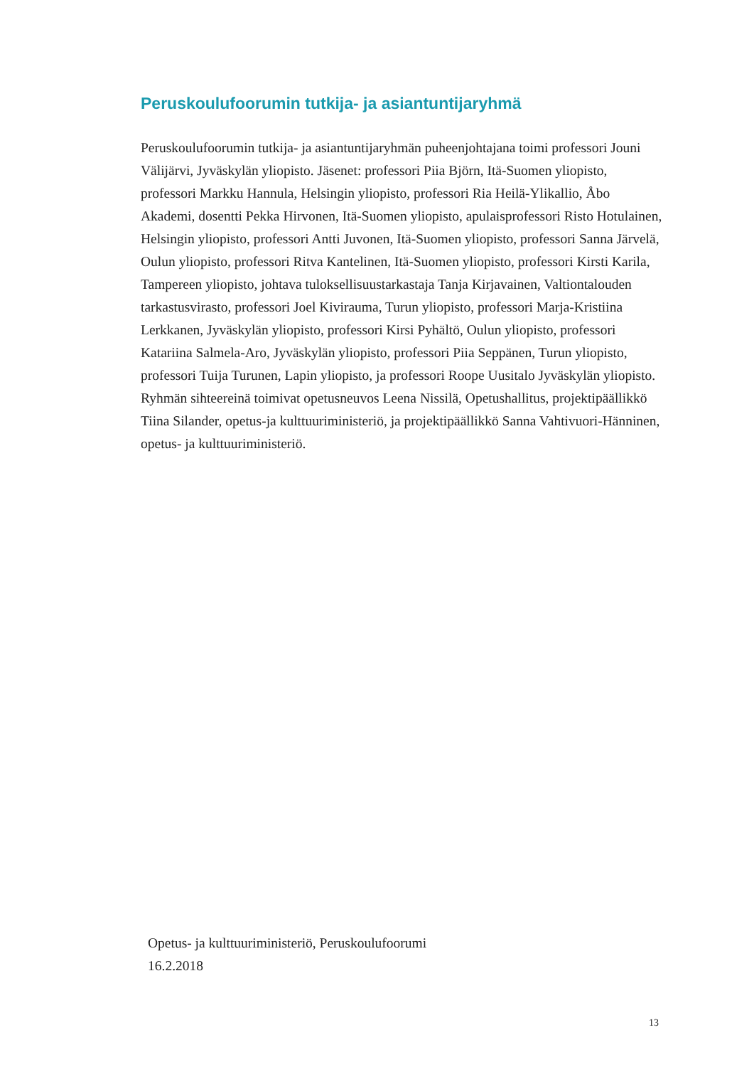Peruskoulufoorumin tutkija- ja asiantuntijaryhmä
Peruskoulufoorumin tutkija- ja asiantuntijaryhmän puheenjohtajana toimi professori Jouni Välijärvi, Jyväskylän yliopisto. Jäsenet: professori Piia Björn, Itä-Suomen yliopisto, professori Markku Hannula, Helsingin yliopisto, professori Ria Heilä-Ylikallio, Åbo Akademi, dosentti Pekka Hirvonen, Itä-Suomen yliopisto, apulaisprofessori Risto Hotulainen, Helsingin yliopisto, professori Antti Juvonen, Itä-Suomen yliopisto, professori Sanna Järvelä, Oulun yliopisto, professori Ritva Kantelinen, Itä-Suomen yliopisto, professori Kirsti Karila, Tampereen yliopisto, johtava tuloksellisuustarkastaja Tanja Kirjavainen, Valtiontalouden tarkastusvirasto, professori Joel Kivirauma, Turun yliopisto, professori Marja-Kristiina Lerkkanen, Jyväskylän yliopisto, professori Kirsi Pyhältö, Oulun yliopisto, professori Katariina Salmela-Aro, Jyväskylän yliopisto, professori Piia Seppänen, Turun yliopisto, professori Tuija Turunen, Lapin yliopisto, ja professori Roope Uusitalo Jyväskylän yliopisto. Ryhmän sihteereinä toimivat opetusneuvos Leena Nissilä, Opetushallitus, projektipäällikkö Tiina Silander, opetus-ja kulttuuriministeriö, ja projektipäällikkö Sanna Vahtivuori-Hänninen, opetus- ja kulttuuriministeriö.
Opetus- ja kulttuuriministeriö, Peruskoulufoorumi
16.2.2018
13